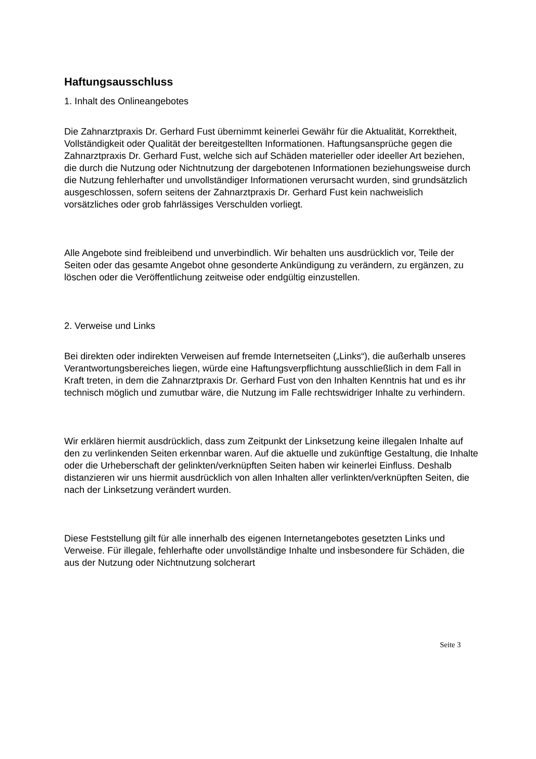Haftungsausschluss
1. Inhalt des Onlineangebotes
Die Zahnarztpraxis Dr. Gerhard Fust übernimmt keinerlei Gewähr für die Aktualität, Korrektheit, Vollständigkeit oder Qualität der bereitgestellten Informationen. Haftungsansprüche gegen die Zahnarztpraxis Dr. Gerhard Fust, welche sich auf Schäden materieller oder ideeller Art beziehen, die durch die Nutzung oder Nichtnutzung der dargebotenen Informationen beziehungsweise durch die Nutzung fehlerhafter und unvollständiger Informationen verursacht wurden, sind grundsätzlich ausgeschlossen, sofern seitens der Zahnarztpraxis Dr. Gerhard Fust kein nachweislich vorsätzliches oder grob fahrlässiges Verschulden vorliegt.
Alle Angebote sind freibleibend und unverbindlich. Wir behalten uns ausdrücklich vor, Teile der Seiten oder das gesamte Angebot ohne gesonderte Ankündigung zu verändern, zu ergänzen, zu löschen oder die Veröffentlichung zeitweise oder endgültig einzustellen.
2. Verweise und Links
Bei direkten oder indirekten Verweisen auf fremde Internetseiten („Links“), die außerhalb unseres Verantwortungsbereiches liegen, würde eine Haftungsverpflichtung ausschließlich in dem Fall in Kraft treten, in dem die Zahnarztpraxis Dr. Gerhard Fust von den Inhalten Kenntnis hat und es ihr technisch möglich und zumutbar wäre, die Nutzung im Falle rechtswidriger Inhalte zu verhindern.
Wir erklären hiermit ausdrücklich, dass zum Zeitpunkt der Linksetzung keine illegalen Inhalte auf den zu verlinkenden Seiten erkennbar waren. Auf die aktuelle und zukünftige Gestaltung, die Inhalte oder die Urheberschaft der gelinkten/verknüpften Seiten haben wir keinerlei Einfluss. Deshalb distanzieren wir uns hiermit ausdrücklich von allen Inhalten aller verlinkten/verknüpften Seiten, die nach der Linksetzung verändert wurden.
Diese Feststellung gilt für alle innerhalb des eigenen Internetangebotes gesetzten Links und Verweise. Für illegale, fehlerhafte oder unvollständige Inhalte und insbesondere für Schäden, die aus der Nutzung oder Nichtnutzung solcherart
Seite 3